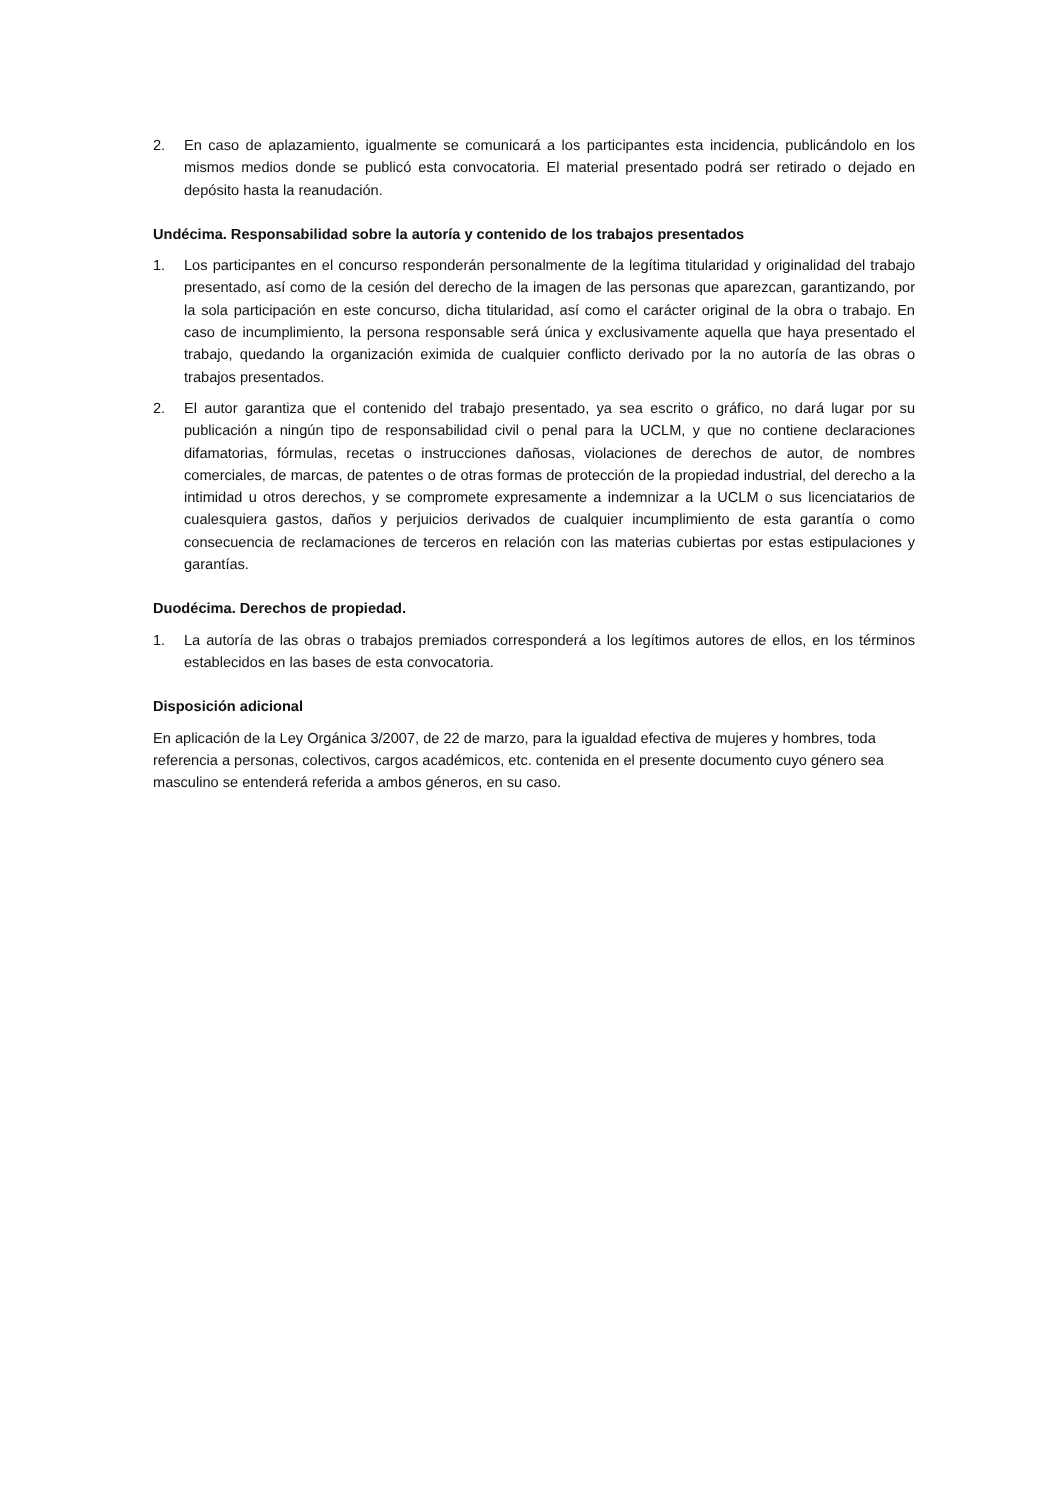2. En caso de aplazamiento, igualmente se comunicará a los participantes esta incidencia, publicándolo en los mismos medios donde se publicó esta convocatoria. El material presentado podrá ser retirado o dejado en depósito hasta la reanudación.
Undécima. Responsabilidad sobre la autoría y contenido de los trabajos presentados
1. Los participantes en el concurso responderán personalmente de la legítima titularidad y originalidad del trabajo presentado, así como de la cesión del derecho de la imagen de las personas que aparezcan, garantizando, por la sola participación en este concurso, dicha titularidad, así como el carácter original de la obra o trabajo. En caso de incumplimiento, la persona responsable será única y exclusivamente aquella que haya presentado el trabajo, quedando la organización eximida de cualquier conflicto derivado por la no autoría de las obras o trabajos presentados.
2. El autor garantiza que el contenido del trabajo presentado, ya sea escrito o gráfico, no dará lugar por su publicación a ningún tipo de responsabilidad civil o penal para la UCLM, y que no contiene declaraciones difamatorias, fórmulas, recetas o instrucciones dañosas, violaciones de derechos de autor, de nombres comerciales, de marcas, de patentes o de otras formas de protección de la propiedad industrial, del derecho a la intimidad u otros derechos, y se compromete expresamente a indemnizar a la UCLM o sus licenciatarios de cualesquiera gastos, daños y perjuicios derivados de cualquier incumplimiento de esta garantía o como consecuencia de reclamaciones de terceros en relación con las materias cubiertas por estas estipulaciones y garantías.
Duodécima. Derechos de propiedad.
1. La autoría de las obras o trabajos premiados corresponderá a los legítimos autores de ellos, en los términos establecidos en las bases de esta convocatoria.
Disposición adicional
En aplicación de la Ley Orgánica 3/2007, de 22 de marzo, para la igualdad efectiva de mujeres y hombres, toda referencia a personas, colectivos, cargos académicos, etc. contenida en el presente documento cuyo género sea masculino se entenderá referida a ambos géneros, en su caso.